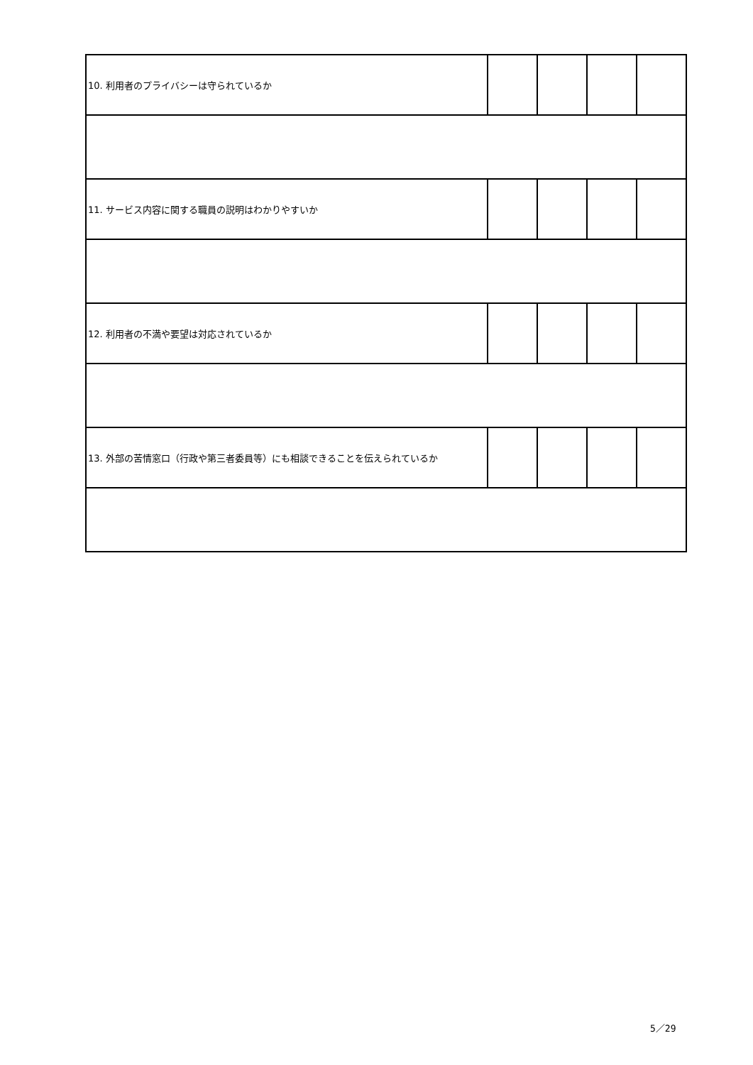| 10. 利用者のプライバシーは守られているか | | | | |
| 11. サービス内容に関する職員の説明はわかりやすいか | | | | |
| 12. 利用者の不満や要望は対応されているか | | | | |
| 13. 外部の苦情窓口（行政や第三者委員等）にも相談できることを伝えられているか | | | | |
5／29